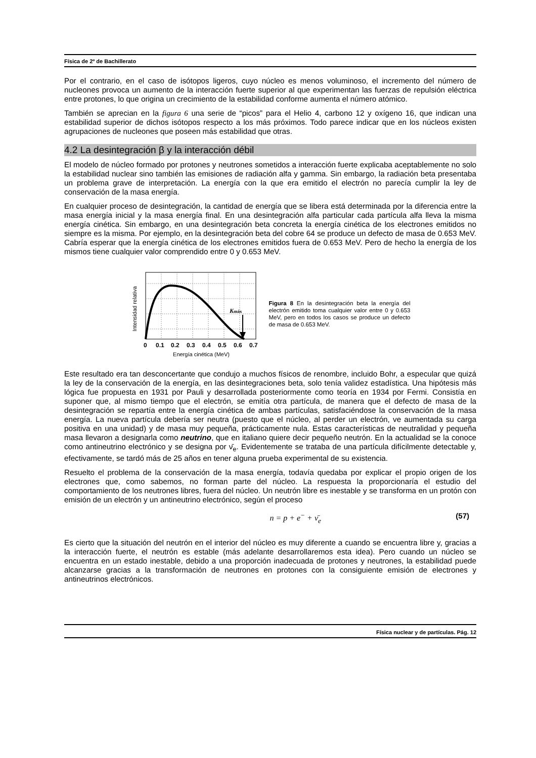Física de 2º de Bachillerato
Por el contrario, en el caso de isótopos ligeros, cuyo núcleo es menos voluminoso, el incremento del número de nucleones provoca un aumento de la interacción fuerte superior al que experimentan las fuerzas de repulsión eléctrica entre protones, lo que origina un crecimiento de la estabilidad conforme aumenta el número atómico.
También se aprecian en la figura 6 una serie de “picos” para el Helio 4, carbono 12 y oxígeno 16, que indican una estabilidad superior de dichos isótopos respecto a los más próximos. Todo parece indicar que en los núcleos existen agrupaciones de nucleones que poseen más estabilidad que otras.
4.2 La desintegración β y la interacción débil
El modelo de núcleo formado por protones y neutrones sometidos a interacción fuerte explicaba aceptablemente no solo la estabilidad nuclear sino también las emisiones de radiación alfa y gamma. Sin embargo, la radiación beta presentaba un problema grave de interpretación. La energía con la que era emitido el electrón no parecía cumplir la ley de conservación de la masa energía.
En cualquier proceso de desintegración, la cantidad de energía que se libera está determinada por la diferencia entre la masa energía inicial y la masa energía final. En una desintegración alfa particular cada partícula alfa lleva la misma energía cinética. Sin embargo, en una desintegración beta concreta la energía cinética de los electrones emitidos no siempre es la misma. Por ejemplo, en la desintegración beta del cobre 64 se produce un defecto de masa de 0.653 MeV. Cabría esperar que la energía cinética de los electrones emitidos fuera de 0.653 MeV. Pero de hecho la energía de los mismos tiene cualquier valor comprendido entre 0 y 0.653 MeV.
Intensidad relativa
Kmáx
00.10.20.30.40.50.60.7
Energía cinética (MeV)
Figura 8 En la desintegración beta la energía del electrón emitido toma cualquier valor entre 0 y 0.653 MeV, pero en todos los casos se produce un defecto de masa de 0.653 MeV.
Este resultado era tan desconcertante que condujo a muchos físicos de renombre, incluido Bohr, a especular que quizá la ley de la conservación de la energía, en las desintegraciones beta, solo tenía validez estadística. Una hipótesis más lógica fue propuesta en 1931 por Pauli y desarrollada posteriormente como teoría en 1934 por Fermi. Consistía en suponer que, al mismo tiempo que el electrón, se emitía otra partícula, de manera que el defecto de masa de la desintegración se repartía entre la energía cinética de ambas partículas, satisfaciéndose la conservación de la masa energía. La nueva partícula debería ser neutra (puesto que el núcleo, al perder un electrón, ve aumentada su carga positiva en una unidad) y de masa muy pequeña, prácticamente nula. Estas características de neutralidad y pequeña masa llevaron a designarla como neutrino, que en italiano quiere decir pequeño neutrón. En la actualidad se la conoce como antineutrino electrónico y se designa por ν̄<sub>e</sub>. Evidentemente se trataba de una partícula difícilmente detectable y, efectivamente, se tardó más de 25 años en tener alguna prueba experimental de su existencia.
Resuelto el problema de la conservación de la masa energía, todavía quedaba por explicar el propio origen de los electrones que, como sabemos, no forman parte del núcleo. La respuesta la proporcionaría el estudio del comportamiento de los neutrones libres, fuera del núcleo. Un neutrón libre es inestable y se transforma en un protón con emisión de un electrón y un antineutrino electrónico, según el proceso
n = p + e<sup>−</sup> + ν̄<sub>e</sub> (57)
Es cierto que la situación del neutrón en el interior del núcleo es muy diferente a cuando se encuentra libre y, gracias a la interacción fuerte, el neutrón es estable (más adelante desarrollaremos esta idea). Pero cuando un núcleo se encuentra en un estado inestable, debido a una proporción inadecuada de protones y neutrones, la estabilidad puede alcanzarse gracias a la transformación de neutrones en protones con la consiguiente emisión de electrones y antineutrinos electrónicos.
Física nuclear y de partículas. Pág. 12